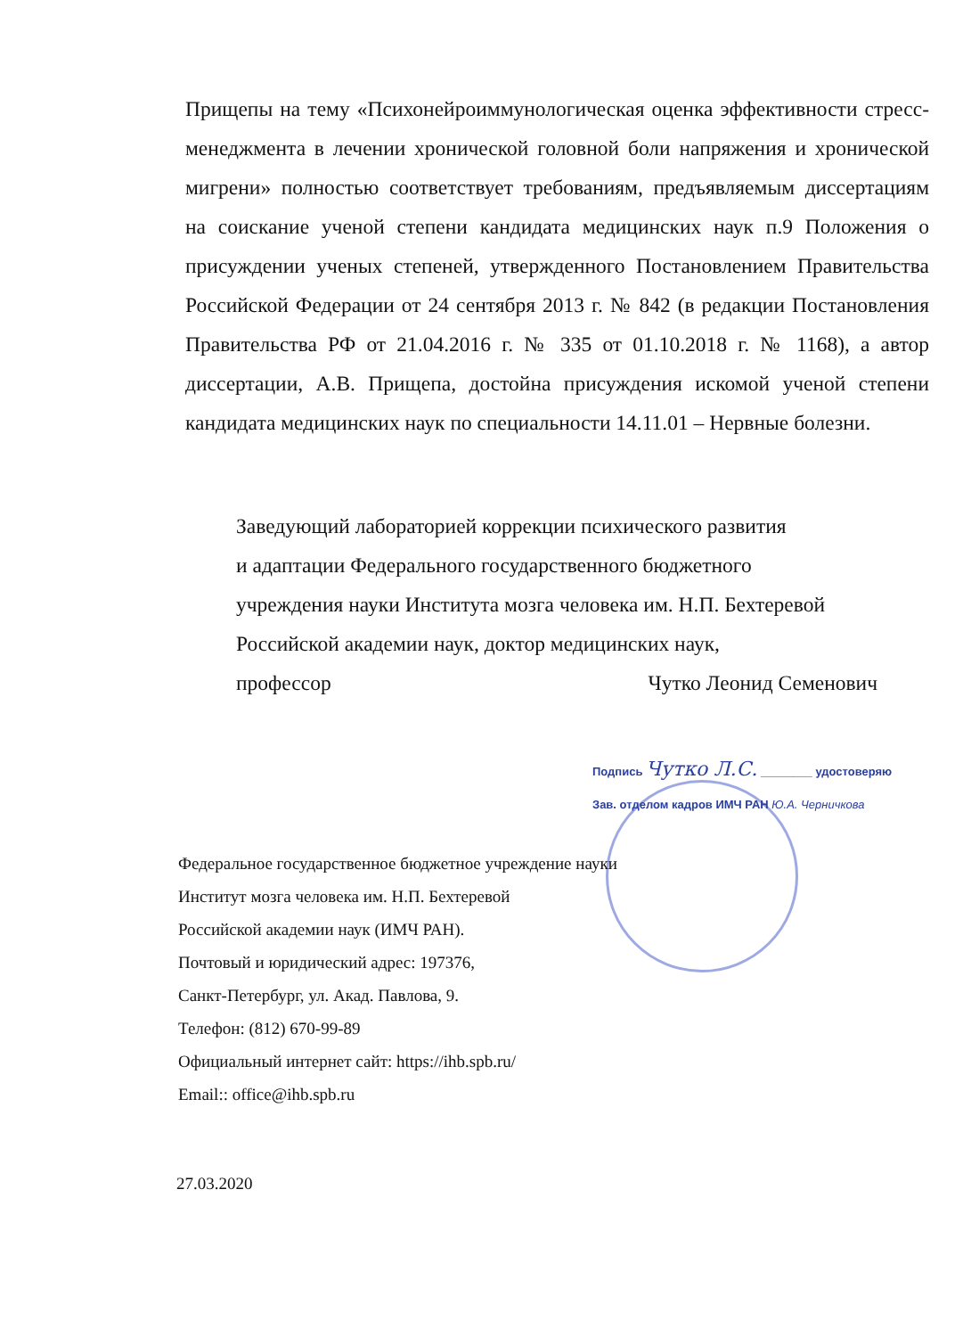Прищепы на тему «Психонейроиммунологическая оценка эффективности стресс-менеджмента в лечении хронической головной боли напряжения и хронической мигрени» полностью соответствует требованиям, предъявляемым диссертациям на соискание ученой степени кандидата медицинских наук п.9 Положения о присуждении ученых степеней, утвержденного Постановлением Правительства Российской Федерации от 24 сентября 2013 г. № 842 (в редакции Постановления Правительства РФ от 21.04.2016 г. № 335 от 01.10.2018 г. № 1168), а автор диссертации, А.В. Прищепа, достойна присуждения искомой ученой степени кандидата медицинских наук по специальности 14.11.01 – Нервные болезни.
Заведующий лабораторией коррекции психического развития
и адаптации Федерального государственного бюджетного
учреждения науки Института мозга человека им. Н.П. Бехтеревой
Российской академии наук, доктор медицинских наук,
профессор Чутко Леонид Семенович
Подпись Чутко Л.С. ________ удостоверяю
Зав. отделом кадров ИМЧ РАН Ю.А. Черничкова
Федеральное государственное бюджетное учреждение науки
Институт мозга человека им. Н.П. Бехтеревой
Российской академии наук (ИМЧ РАН).
Почтовый и юридический адрес: 197376,
Санкт-Петербург, ул. Акад. Павлова, 9.
Телефон: (812) 670-99-89
Официальный интернет сайт: https://ihb.spb.ru/
Email:: office@ihb.spb.ru
27.03.2020